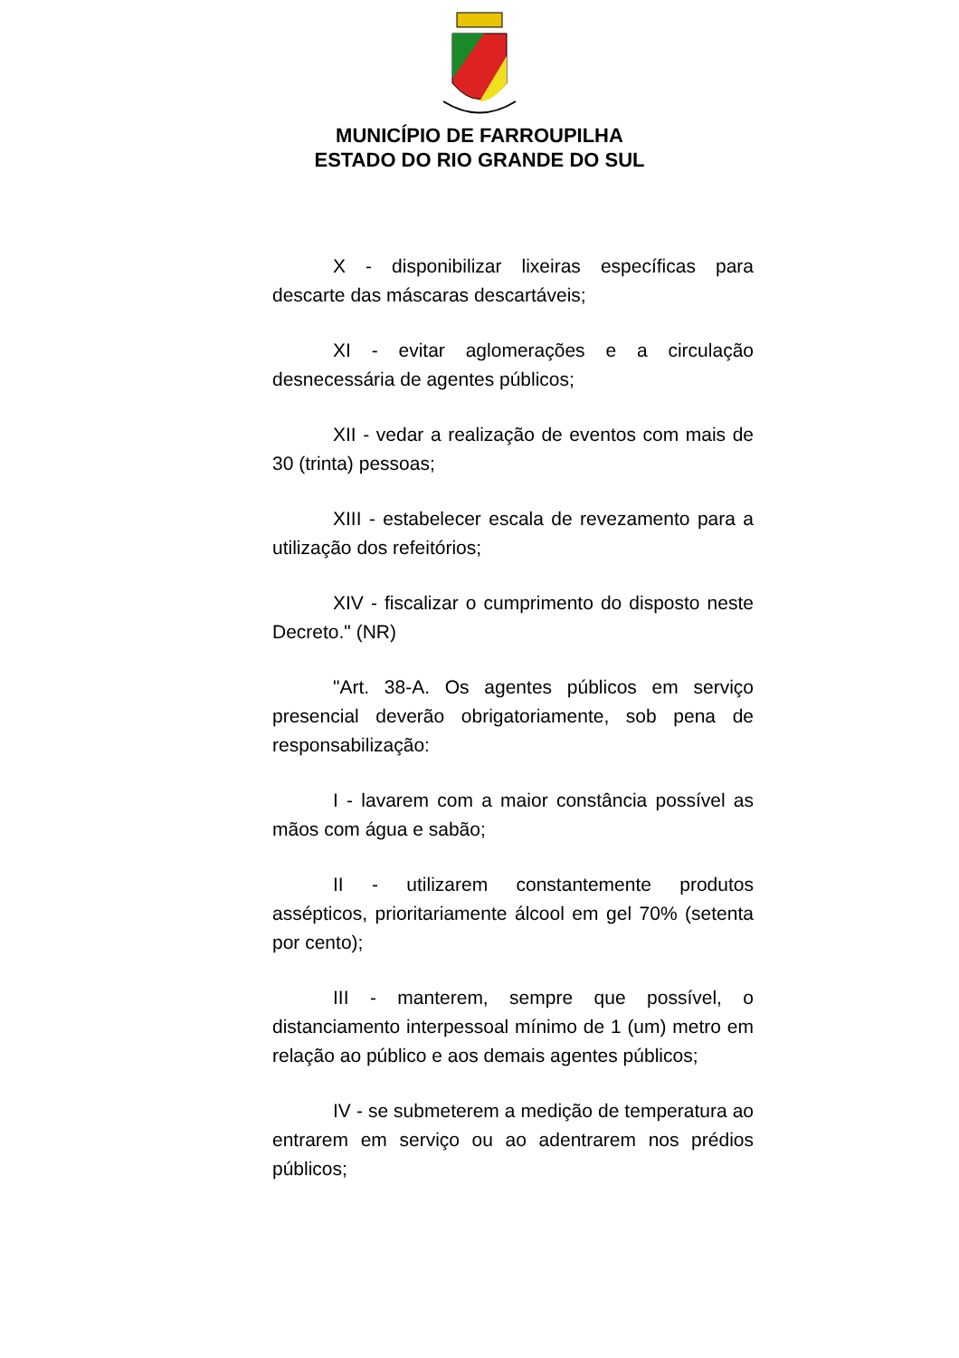MUNICÍPIO DE FARROUPILHA
ESTADO DO RIO GRANDE DO SUL
X - disponibilizar lixeiras específicas para descarte das máscaras descartáveis;
XI - evitar aglomerações e a circulação desnecessária de agentes públicos;
XII - vedar a realização de eventos com mais de 30 (trinta) pessoas;
XIII - estabelecer escala de revezamento para a utilização dos refeitórios;
XIV - fiscalizar o cumprimento do disposto neste Decreto." (NR)
"Art. 38-A. Os agentes públicos em serviço presencial deverão obrigatoriamente, sob pena de responsabilização:
I - lavarem com a maior constância possível as mãos com água e sabão;
II - utilizarem constantemente produtos assépticos, prioritariamente álcool em gel 70% (setenta por cento);
III - manterem, sempre que possível, o distanciamento interpessoal mínimo de 1 (um) metro em relação ao público e aos demais agentes públicos;
IV - se submeterem a medição de temperatura ao entrarem em serviço ou ao adentrarem nos prédios públicos;